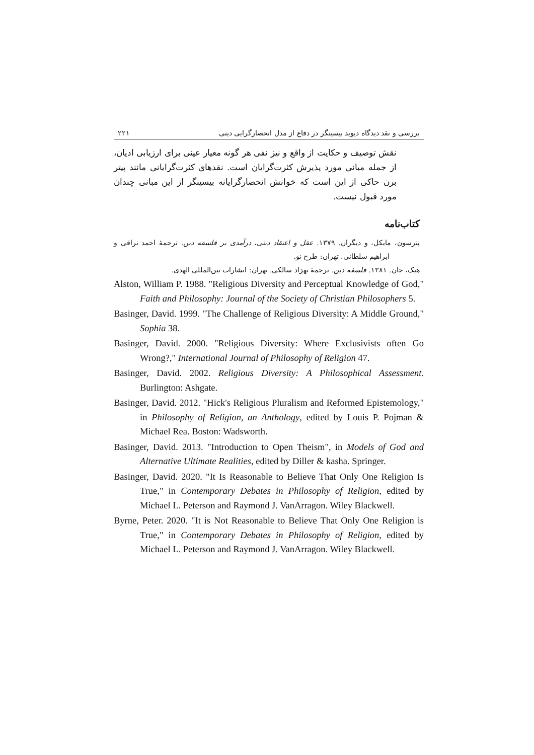بررسی و نقد دیدگاه دیوید بیسینگر در دفاع از مدل انحصارگرایی دینی ۲۲۱
نقش توصیف و حکایت از واقع و نیز نفی هر گونه معیار عینی برای ارزیابی ادیان، از جمله مبانی مورد پذیرش کثرت‌گرایان است. نقدهای کثرت‌گرایانی مانند پیتر برن حاکی از این است که خوانش انحصارگرایانه بیسینگر از این مبانی چندان مورد قبول نیست.
کتاب‌نامه
پترسون، مایکل، و دیگران. ۱۳۷۹. عقل و اعتقاد دینی، درآمدی بر فلسفه دین. ترجمهٔ احمد نراقی و ابراهیم سلطانی. تهران: طرح نو.
هیک، جان. ۱۳۸۱. فلسفه دین. ترجمهٔ بهزاد سالکی. تهران: انشارات بین‌المللی الهدی.
Alston, William P. 1988. "Religious Diversity and Perceptual Knowledge of God," Faith and Philosophy: Journal of the Society of Christian Philosophers 5.
Basinger, David. 1999. "The Challenge of Religious Diversity: A Middle Ground," Sophia 38.
Basinger, David. 2000. "Religious Diversity: Where Exclusivists often Go Wrong?," International Journal of Philosophy of Religion 47.
Basinger, David. 2002. Religious Diversity: A Philosophical Assessment. Burlington: Ashgate.
Basinger, David. 2012. "Hick's Religious Pluralism and Reformed Epistemology," in Philosophy of Religion, an Anthology, edited by Louis P. Pojman & Michael Rea. Boston: Wadsworth.
Basinger, David. 2013. "Introduction to Open Theism", in Models of God and Alternative Ultimate Realities, edited by Diller & kasha. Springer.
Basinger, David. 2020. "It Is Reasonable to Believe That Only One Religion Is True," in Contemporary Debates in Philosophy of Religion, edited by Michael L. Peterson and Raymond J. VanArragon. Wiley Blackwell.
Byrne, Peter. 2020. "It is Not Reasonable to Believe That Only One Religion is True," in Contemporary Debates in Philosophy of Religion, edited by Michael L. Peterson and Raymond J. VanArragon. Wiley Blackwell.